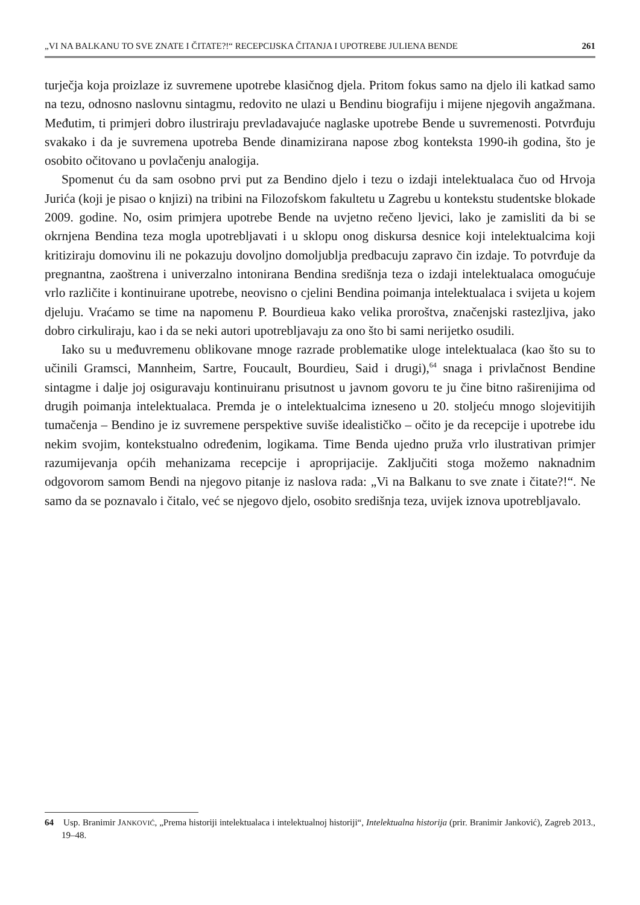„VI NA BALKANU TO SVE ZNATE I ČITATE?!“ RECEPCIJSKA ČITANJA I UPOTREBE JULIENA BENDE 261
turječja koja proizlaze iz suvremene upotrebe klasičnog djela. Pritom fokus samo na djelo ili katkad samo na tezu, odnosno naslovnu sintagmu, redovito ne ulazi u Bendinu biografiju i mijene njegovih angažmana. Međutim, ti primjeri dobro ilustriraju prevladavajuće naglaske upotrebe Bende u suvremenosti. Potvrđuju svakako i da je suvremena upotreba Bende dinamizirana napose zbog konteksta 1990-ih godina, što je osobito očitovano u povlačenju analogija.
Spomenut ću da sam osobno prvi put za Bendino djelo i tezu o izdaji intelektualaca čuo od Hrvoja Jurića (koji je pisao o knjizi) na tribini na Filozofskom fakultetu u Zagrebu u kontekstu studentske blokade 2009. godine. No, osim primjera upotrebe Bende na uvjetno rečeno ljevici, lako je zamisliti da bi se okrnjena Bendina teza mogla upotrebljavati i u sklopu onog diskursa desnice koji intelektualcima koji kritiziraju domovinu ili ne pokazuju dovoljno domoljublja predbacuju zapravo čin izdaje. To potvrđuje da pregnantna, zaoštrena i univerzalno intonirana Bendina središnja teza o izdaji intelektualaca omogućuje vrlo različite i kontinuirane upotrebe, neovisno o cjelini Bendina poimanja intelektualaca i svijeta u kojem djeluju. Vraćamo se time na napomenu P. Bourdieua kako velika proroštva, značenjski rastezljiva, jako dobro cirkuliraju, kao i da se neki autori upotrebljavaju za ono što bi sami nerijetko osudili.
Iako su u međuvremenu oblikovane mnoge razrade problematike uloge intelektualaca (kao što su to učinili Gramsci, Mannheim, Sartre, Foucault, Bourdieu, Said i drugi),<sup>64</sup> snaga i privlačnost Bendine sintagme i dalje joj osiguravaju kontinuiranu prisutnost u javnom govoru te ju čine bitno raširenijima od drugih poimanja intelektualaca. Premda je o intelektualcima izneseno u 20. stoljeću mnogo slojevitijih tumačenja – Bendino je iz suvremene perspektive suviše idealističko – očito je da recepcije i upotrebe idu nekim svojim, kontekstualno određenim, logikama. Time Benda ujedno pruža vrlo ilustrativan primjer razumijevanja općih mehanizama recepcije i aproprijacije. Zaključiti stoga možemo naknadnim odgovorom samom Bendi na njegovo pitanje iz naslova rada: „Vi na Balkanu to sve znate i čitate?!“. Ne samo da se poznavalo i čitalo, već se njegovo djelo, osobito središnja teza, uvijek iznova upotrebljavalo.
64 Usp. Branimir JANKOVIĆ, „Prema historiji intelektualaca i intelektualnoj historiji“, Intelektualna historija (prir. Branimir Janković), Zagreb 2013., 19–48.